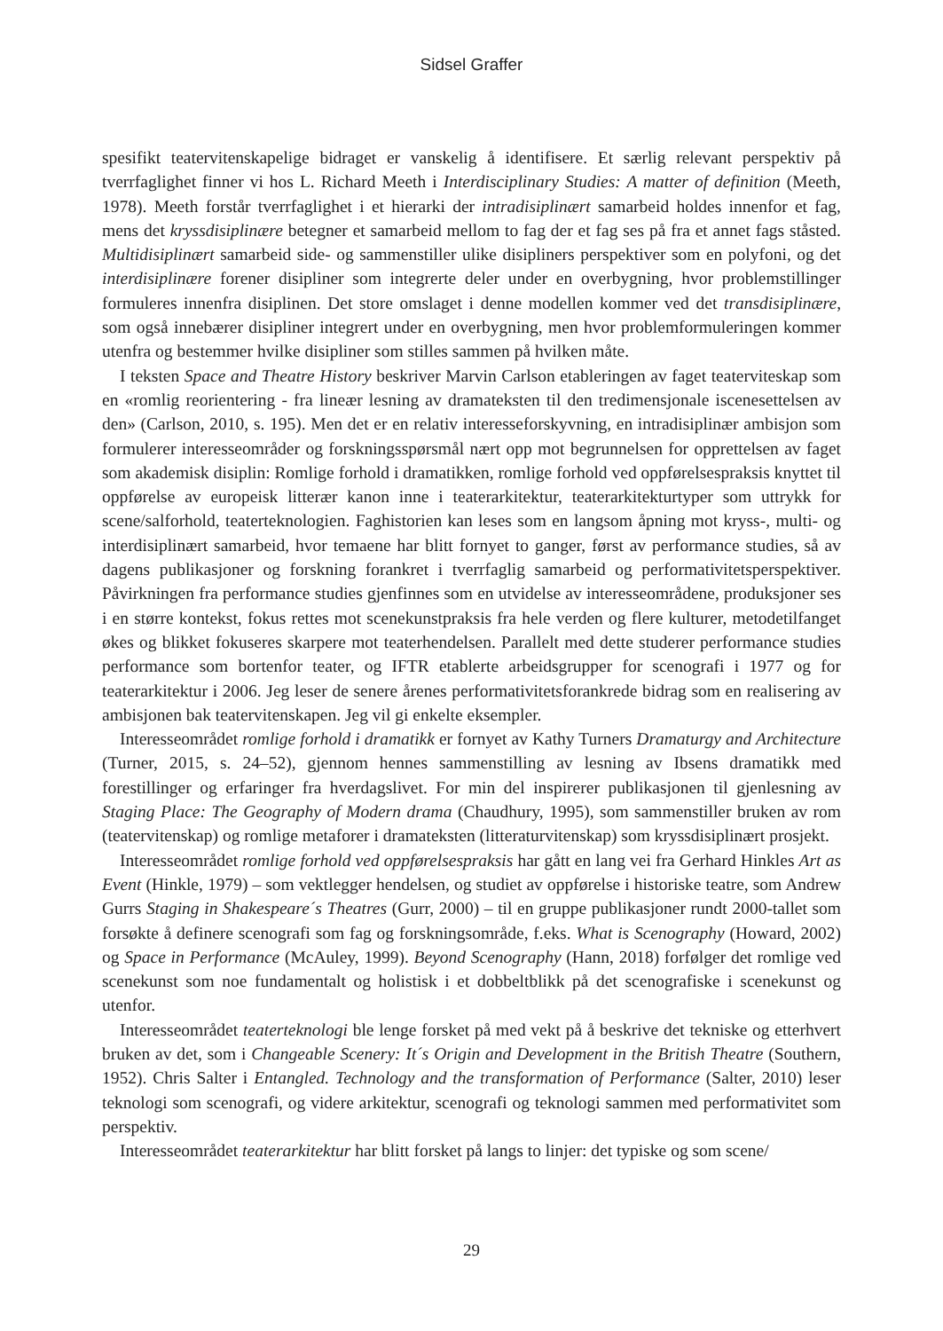Sidsel Graffer
spesifikt teatervitenskapelige bidraget er vanskelig å identifisere. Et særlig relevant perspektiv på tverrfaglighet finner vi hos L. Richard Meeth i Interdisciplinary Studies: A matter of definition (Meeth, 1978). Meeth forstår tverrfaglighet i et hierarki der intradisiplinært samarbeid holdes innenfor et fag, mens det kryssdisiplinære betegner et samarbeid mellom to fag der et fag ses på fra et annet fags ståsted. Multidisiplinært samarbeid side- og sammenstiller ulike disipliners perspektiver som en polyfoni, og det interdisiplinære forener disipliner som integrerte deler under en overbygning, hvor problemstillinger formuleres innenfra disiplinen. Det store omslaget i denne modellen kommer ved det transdisiplinære, som også innebærer disipliner integrert under en overbygning, men hvor problemformuleringen kommer utenfra og bestemmer hvilke disipliner som stilles sammen på hvilken måte.
I teksten Space and Theatre History beskriver Marvin Carlson etableringen av faget teaterviteskap som en «romlig reorientering - fra lineær lesning av dramateksten til den tredimensjonale iscenesettelsen av den» (Carlson, 2010, s. 195). Men det er en relativ interesseforskyvning, en intradisiplinær ambisjon som formulerer interesseområder og forskningsspørsmål nært opp mot begrunnelsen for opprettelsen av faget som akademisk disiplin: Romlige forhold i dramatikken, romlige forhold ved oppførelsespraksis knyttet til oppførelse av europeisk litterær kanon inne i teaterarkitektur, teaterarkitekturtyper som uttrykk for scene/salforhold, teaterteknologien. Faghistorien kan leses som en langsom åpning mot kryss-, multi- og interdisiplinært samarbeid, hvor temaene har blitt fornyet to ganger, først av performance studies, så av dagens publikasjoner og forskning forankret i tverrfaglig samarbeid og performativitetsperspektiver. Påvirkningen fra performance studies gjenfinnes som en utvidelse av interesseområdene, produksjoner ses i en større kontekst, fokus rettes mot scenekunstpraksis fra hele verden og flere kulturer, metodetilfanget økes og blikket fokuseres skarpere mot teaterhendelsen. Parallelt med dette studerer performance studies performance som bortenfor teater, og IFTR etablerte arbeidsgrupper for scenografi i 1977 og for teaterarkitektur i 2006. Jeg leser de senere årenes performativitetsforankrede bidrag som en realisering av ambisjonen bak teatervitenskapen. Jeg vil gi enkelte eksempler.
Interesseområdet romlige forhold i dramatikk er fornyet av Kathy Turners Dramaturgy and Architecture (Turner, 2015, s. 24–52), gjennom hennes sammenstilling av lesning av Ibsens dramatikk med forestillinger og erfaringer fra hverdagslivet. For min del inspirerer publikasjonen til gjenlesning av Staging Place: The Geography of Modern drama (Chaudhury, 1995), som sammenstiller bruken av rom (teatervitenskap) og romlige metaforer i dramateksten (litteraturvitenskap) som kryssdisiplinært prosjekt.
Interesseområdet romlige forhold ved oppførelsespraksis har gått en lang vei fra Gerhard Hinkles Art as Event (Hinkle, 1979) – som vektlegger hendelsen, og studiet av oppførelse i historiske teatre, som Andrew Gurrs Staging in Shakespeare´s Theatres (Gurr, 2000) – til en gruppe publikasjoner rundt 2000-tallet som forsøkte å definere scenografi som fag og forskningsområde, f.eks. What is Scenography (Howard, 2002) og Space in Performance (McAuley, 1999). Beyond Scenography (Hann, 2018) forfølger det romlige ved scenekunst som noe fundamentalt og holistisk i et dobbeltblikk på det scenografiske i scenekunst og utenfor.
Interesseområdet teaterteknologi ble lenge forsket på med vekt på å beskrive det tekniske og etterhvert bruken av det, som i Changeable Scenery: It´s Origin and Development in the British Theatre (Southern, 1952). Chris Salter i Entangled. Technology and the transformation of Performance (Salter, 2010) leser teknologi som scenografi, og videre arkitektur, scenografi og teknologi sammen med performativitet som perspektiv.
Interesseområdet teaterarkitektur har blitt forsket på langs to linjer: det typiske og som scene/
29